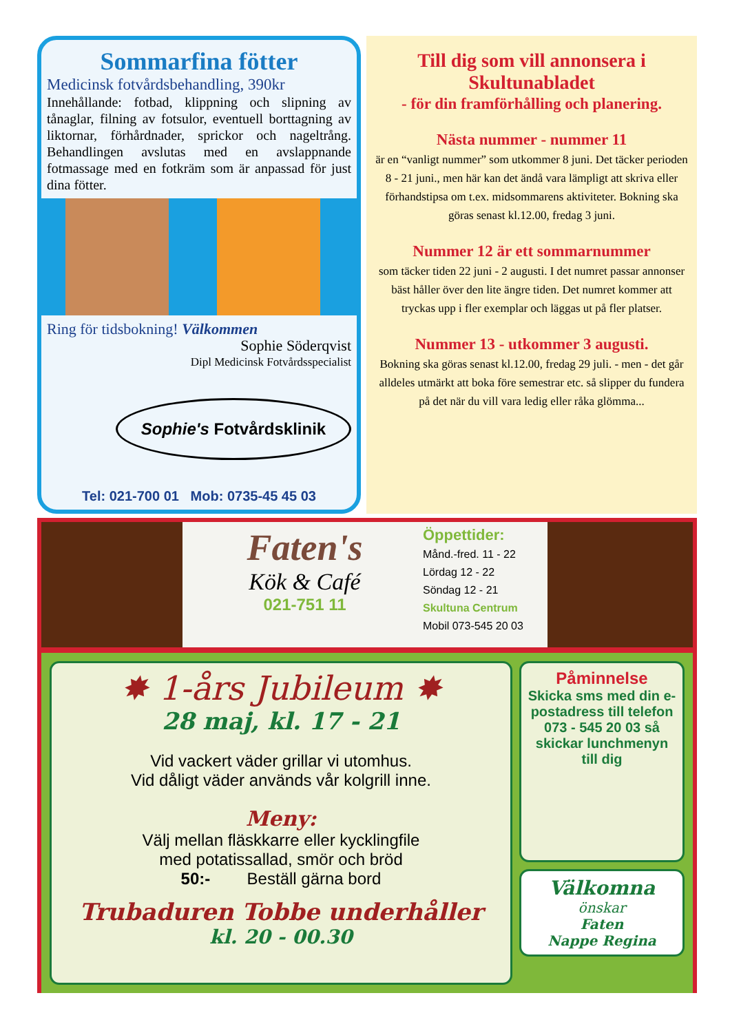Sommarfina fötter
Medicinsk fotvårdsbehandling, 390kr
Innehållande: fotbad, klippning och slipning av tånaglar, filning av fotsulor, eventuell borttagning av liktornar, förhårdnader, sprickor och nageltrång. Behandlingen avslutas med en avslappnande fotmassage med en fotkräm som är anpassad för just dina fötter.
Ring för tidsbokning! Välkommen
Sophie Söderqvist
Dipl Medicinsk Fotvårdsspecialist
Sophie's Fotvårdsklinik
Tel: 021-700 01 Mob: 0735-45 45 03
Till dig som vill annonsera i Skultunabladet
- för din framförhålling och planering.
Nästa nummer - nummer 11
är en “vanligt nummer” som utkommer 8 juni. Det täcker perioden 8 - 21 juni., men här kan det ändå vara lämpligt att skriva eller förhandstipsa om t.ex. midsommarens aktiviteter. Bokning ska göras senast kl.12.00, fredag 3 juni.
Nummer 12 är ett sommarnummer
som täcker tiden 22 juni - 2 augusti. I det numret passar annonser bäst håller över den lite ängre tiden. Det numret kommer att tryckas upp i fler exemplar och läggas ut på fler platser.
Nummer 13 - utkommer 3 augusti.
Bokning ska göras senast kl.12.00, fredag 29 juli. - men - det går alldeles utmärkt att boka före semestrar etc. så slipper du fundera på det när du vill vara ledig eller råka glömma...
Faten's
Kök & Café
021-751 11
Öppettider:
Månd.-fred. 11 - 22
Lördag 12 - 22
Söndag 12 - 21
Skultuna Centrum
Mobil 073-545 20 03
✸ 1-års Jubileum ✸
28 maj, kl. 17 - 21
Vid vackert väder grillar vi utomhus.
Vid dåligt väder används vår kolgrill inne.
Meny:
Välj mellan fläskkarre eller kycklingfile
med potatissallad, smör och bröd
50:- Beställ gärna bord
Trubaduren Tobbe underhåller
kl. 20 - 00.30
Påminnelse
Skicka sms med din e-postadress till telefon 073 - 545 20 03 så skickar lunchmenyn till dig
Välkomna
önskar
Faten
Nappe Regina